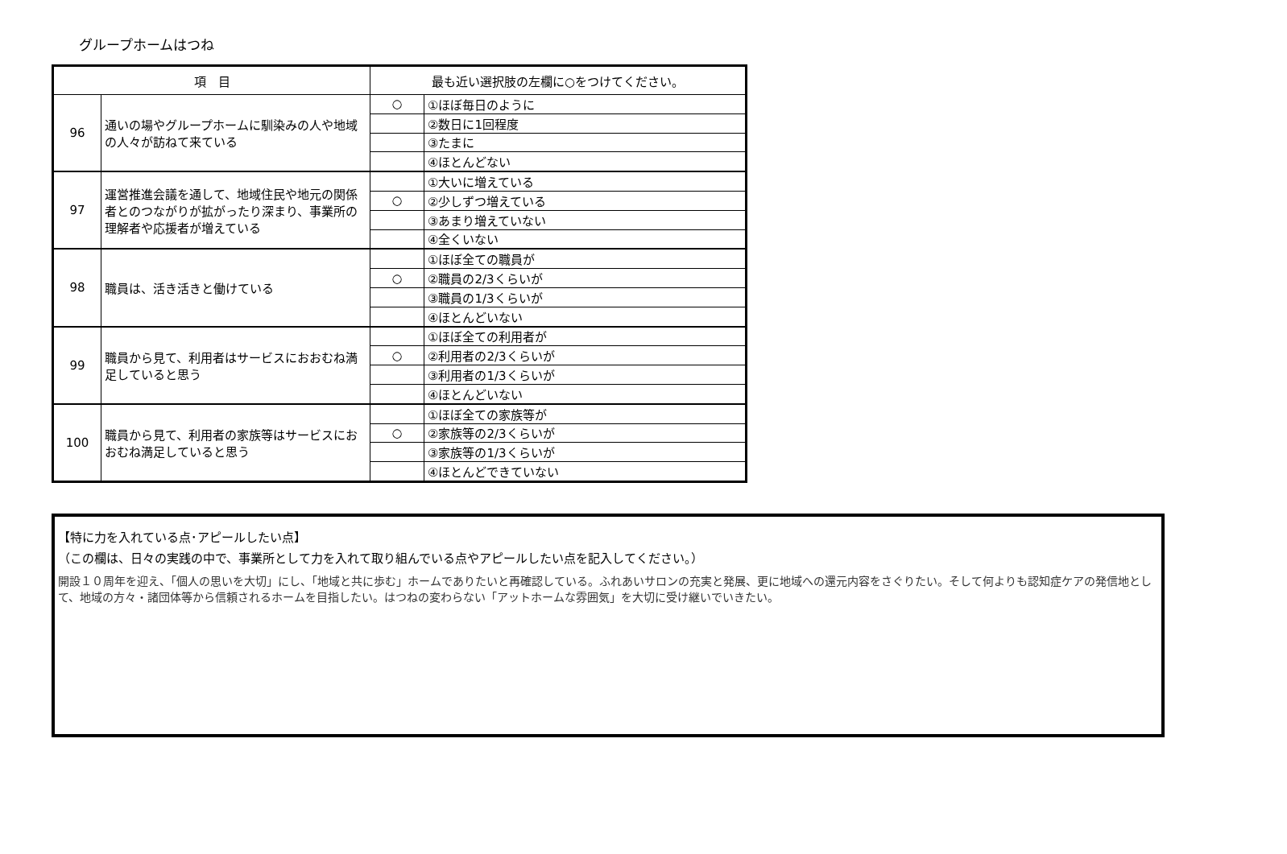グループホームはつね
| 項 目 | | 最も近い選択肢の左欄に○をつけてください。 | |
| --- | --- | --- | --- |
| 96 | 通いの場やグループホームに馴染みの人や地域の人々が訪ねて来ている | ○ | ①ほぼ毎日のように |
| | | | ②数日に1回程度 |
| | | | ③たまに |
| | | | ④ほとんどない |
| 97 | 運営推進会議を通して、地域住民や地元の関係者とのつながりが拡がったり深まり、事業所の理解者や応援者が増えている | | ①大いに増えている |
| | | ○ | ②少しずつ増えている |
| | | | ③あまり増えていない |
| | | | ④全くいない |
| 98 | 職員は、活き活きと働けている | | ①ほぼ全ての職員が |
| | | ○ | ②職員の2/3くらいが |
| | | | ③職員の1/3くらいが |
| | | | ④ほとんどいない |
| 99 | 職員から見て、利用者はサービスにおおむね満足していると思う | | ①ほぼ全ての利用者が |
| | | ○ | ②利用者の2/3くらいが |
| | | | ③利用者の1/3くらいが |
| | | | ④ほとんどいない |
| 100 | 職員から見て、利用者の家族等はサービスにおおむね満足していると思う | | ①ほぼ全ての家族等が |
| | | ○ | ②家族等の2/3くらいが |
| | | | ③家族等の1/3くらいが |
| | | | ④ほとんどできていない |
【特に力を入れている点･アピールしたい点】
（この欄は、日々の実践の中で、事業所として力を入れて取り組んでいる点やアピールしたい点を記入してください。）
開設１０周年を迎え、「個人の思いを大切」にし、「地域と共に歩む」ホームでありたいと再確認している。ふれあいサロンの充実と発展、更に地域への還元内容をさぐりたい。そして何よりも認知症ケアの発信地として、地域の方々・諸団体等から信頼されるホームを目指したい。はつねの変わらない「アットホームな雰囲気」を大切に受け継いでいきたい。